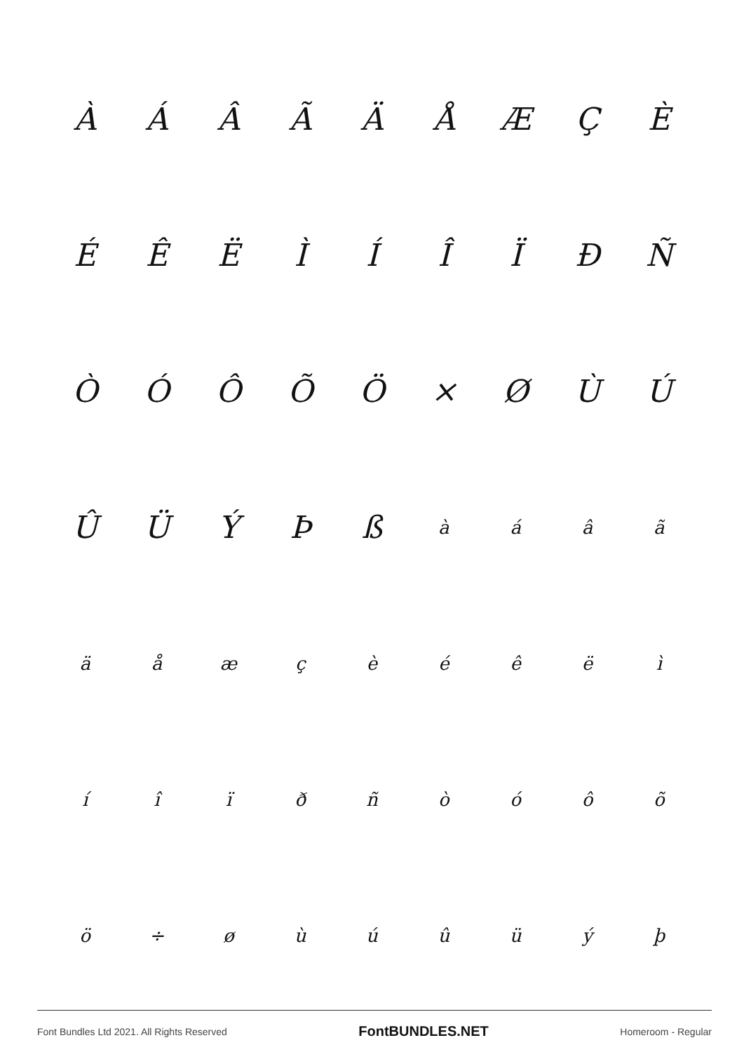À
Á
Â
Ã
Ä
Å
Æ
Ç
È
É
Ê
Ë
Ì
Í
Î
Ï
Ð
Ñ
Ò
Ó
Ô
Õ
Ö
×
Ø
Ù
Ú
Û
Ü
Ý
Þ
ß
à
á
â
ã
ä
å
æ
ç
è
é
ê
ë
ì
í
î
ï
ð
ñ
ò
ó
ô
õ
ö
÷
ø
ù
ú
û
ü
ý
þ
Font Bundles Ltd 2021. All Rights Reserved FontBUNDLES.NET Homeroom - Regular